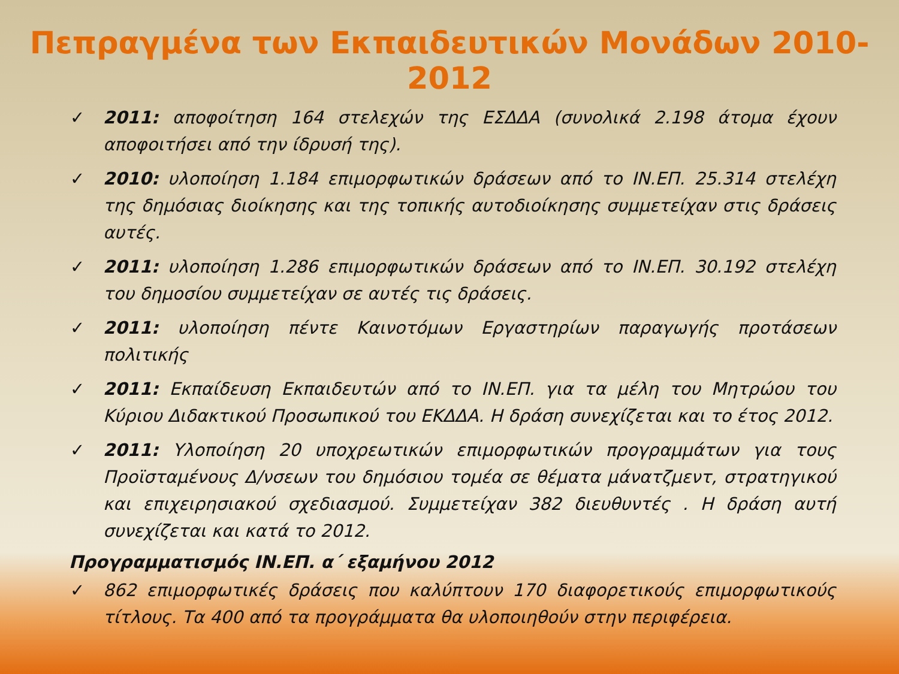Πεπραγμένα των Εκπαιδευτικών Μονάδων 2010-2012
✓ 2011: αποφοίτηση 164 στελεχών της ΕΣΔΔΑ (συνολικά 2.198 άτομα έχουν αποφοιτήσει από την ίδρυσή της).
✓ 2010: υλοποίηση 1.184 επιμορφωτικών δράσεων από το ΙΝ.ΕΠ. 25.314 στελέχη της δημόσιας διοίκησης και της τοπικής αυτοδιοίκησης συμμετείχαν στις δράσεις αυτές.
✓ 2011: υλοποίηση 1.286 επιμορφωτικών δράσεων από το ΙΝ.ΕΠ. 30.192 στελέχη του δημοσίου συμμετείχαν σε αυτές τις δράσεις.
✓ 2011: υλοποίηση πέντε Καινοτόμων Εργαστηρίων παραγωγής προτάσεων πολιτικής
✓ 2011: Εκπαίδευση Εκπαιδευτών από το ΙΝ.ΕΠ. για τα μέλη του Μητρώου του Κύριου Διδακτικού Προσωπικού του ΕΚΔΔΑ. Η δράση συνεχίζεται και το έτος 2012.
✓ 2011: Υλοποίηση 20 υποχρεωτικών επιμορφωτικών προγραμμάτων για τους Προϊσταμένους Δ/νσεων του δημόσιου τομέα σε θέματα μάνατζμεντ, στρατηγικού και επιχειρησιακού σχεδιασμού. Συμμετείχαν 382 διευθυντές . Η δράση αυτή συνεχίζεται και κατά το 2012.
Προγραμματισμός ΙΝ.ΕΠ. α΄ εξαμήνου 2012
✓ 862 επιμορφωτικές δράσεις που καλύπτουν 170 διαφορετικούς επιμορφωτικούς τίτλους. Τα 400 από τα προγράμματα θα υλοποιηθούν στην περιφέρεια.